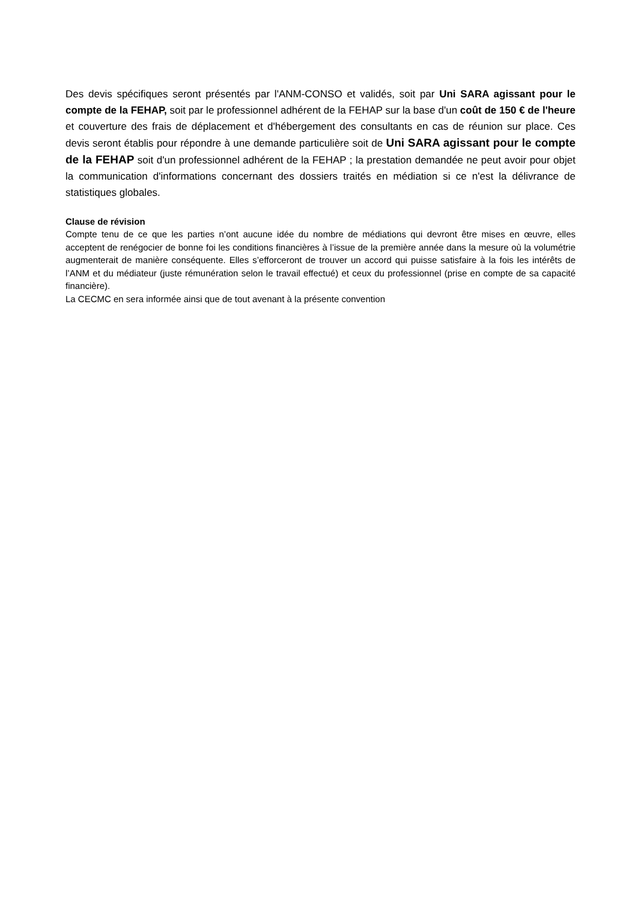Des devis spécifiques seront présentés par l'ANM-CONSO et validés, soit par Uni SARA agissant pour le compte de la FEHAP, soit par le professionnel adhérent de la FEHAP sur la base d'un coût de 150 € de l'heure et couverture des frais de déplacement et d'hébergement des consultants en cas de réunion sur place. Ces devis seront établis pour répondre à une demande particulière soit de Uni SARA agissant pour le compte de la FEHAP soit d'un professionnel adhérent de la FEHAP ; la prestation demandée ne peut avoir pour objet la communication d'informations concernant des dossiers traités en médiation si ce n'est la délivrance de statistiques globales.
Clause de révision
Compte tenu de ce que les parties n’ont aucune idée du nombre de médiations qui devront être mises en œuvre, elles acceptent de renégocier de bonne foi les conditions financières à l’issue de la première année dans la mesure où la volumétrie augmenterait de manière conséquente. Elles s’efforceront de trouver un accord qui puisse satisfaire à la fois les intérêts de l’ANM et du médiateur (juste rémunération selon le travail effectué) et ceux du professionnel (prise en compte de sa capacité financière).
La CECMC en sera informée ainsi que de tout avenant à la présente convention